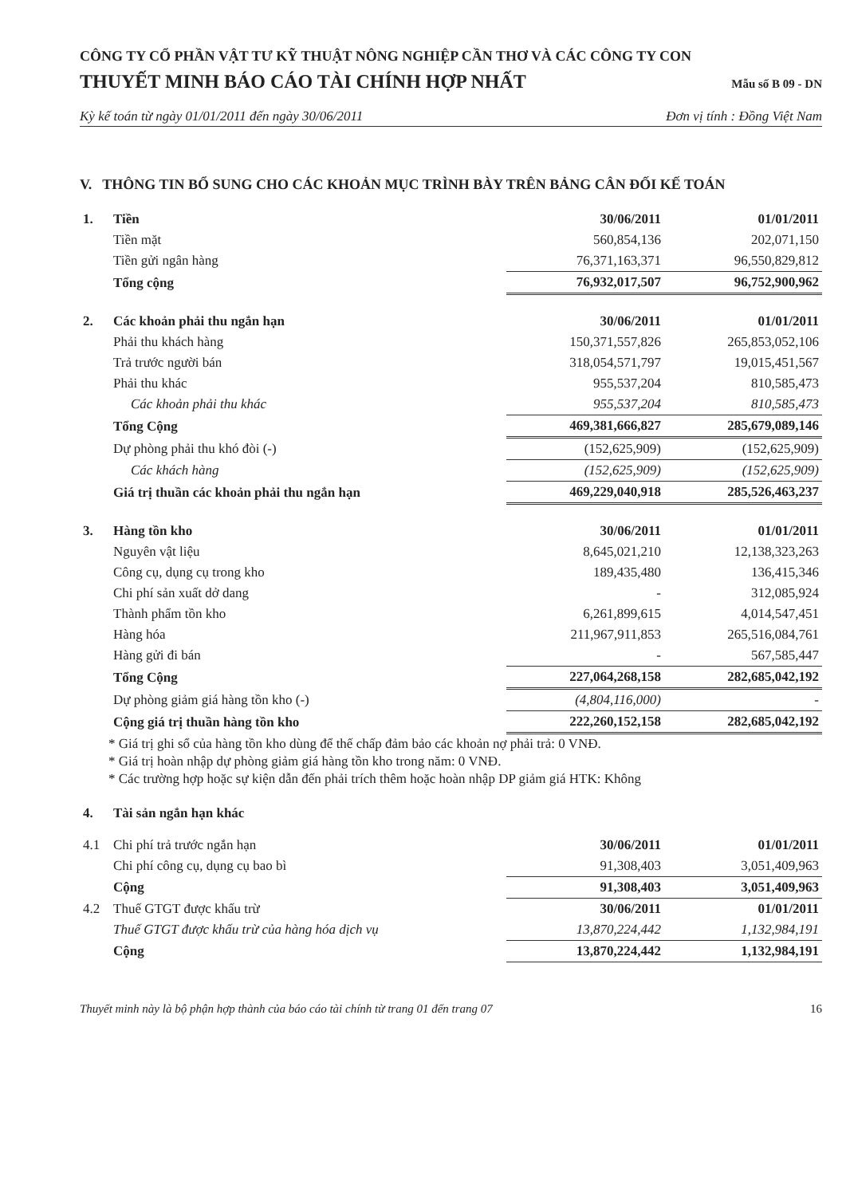CÔNG TY CỔ PHẦN VẬT TƯ KỸ THUẬT NÔNG NGHIỆP CẦN THƠ VÀ CÁC CÔNG TY CON
THUYẾT MINH BÁO CÁO TÀI CHÍNH HỢP NHẤT Mẫu số B 09 - DN
Kỳ kế toán từ ngày 01/01/2011 đến ngày 30/06/2011 Đơn vị tính : Đồng Việt Nam
V. THÔNG TIN BỔ SUNG CHO CÁC KHOẢN MỤC TRÌNH BÀY TRÊN BẢNG CÂN ĐỐI KẾ TOÁN
| 1. | Tiền | 30/06/2011 | 01/01/2011 |
| | Tiền mặt | 560,854,136 | 202,071,150 |
| | Tiền gửi ngân hàng | 76,371,163,371 | 96,550,829,812 |
| | Tổng cộng | 76,932,017,507 | 96,752,900,962 |
| 2. | Các khoản phải thu ngắn hạn | 30/06/2011 | 01/01/2011 |
| | Phải thu khách hàng | 150,371,557,826 | 265,853,052,106 |
| | Trả trước người bán | 318,054,571,797 | 19,015,451,567 |
| | Phải thu khác | 955,537,204 | 810,585,473 |
| | Các khoản phải thu khác | 955,537,204 | 810,585,473 |
| | Tổng Cộng | 469,381,666,827 | 285,679,089,146 |
| | Dự phòng phải thu khó đòi (-) | (152,625,909) | (152,625,909) |
| | Các khách hàng | (152,625,909) | (152,625,909) |
| | Giá trị thuần các khoản phải thu ngắn hạn | 469,229,040,918 | 285,526,463,237 |
| 3. | Hàng tồn kho | 30/06/2011 | 01/01/2011 |
| | Nguyên vật liệu | 8,645,021,210 | 12,138,323,263 |
| | Công cụ, dụng cụ trong kho | 189,435,480 | 136,415,346 |
| | Chi phí sản xuất dở dang | - | 312,085,924 |
| | Thành phẩm tồn kho | 6,261,899,615 | 4,014,547,451 |
| | Hàng hóa | 211,967,911,853 | 265,516,084,761 |
| | Hàng gửi đi bán | - | 567,585,447 |
| | Tổng Cộng | 227,064,268,158 | 282,685,042,192 |
| | Dự phòng giảm giá hàng tồn kho (-) | (4,804,116,000) | - |
| | Cộng giá trị thuần hàng tồn kho | 222,260,152,158 | 282,685,042,192 |
* Giá trị ghi sổ của hàng tồn kho dùng để thế chấp đảm bảo các khoản nợ phải trả: 0 VNĐ.
* Giá trị hoàn nhập dự phòng giảm giá hàng tồn kho trong năm: 0 VNĐ.
* Các trường hợp hoặc sự kiện dẫn đến phải trích thêm hoặc hoàn nhập DP giảm giá HTK: Không
| 4. | Tài sản ngắn hạn khác | | |
| 4.1 | Chi phí trả trước ngắn hạn | 30/06/2011 | 01/01/2011 |
| | Chi phí công cụ, dụng cụ bao bì | 91,308,403 | 3,051,409,963 |
| | Cộng | 91,308,403 | 3,051,409,963 |
| 4.2 | Thuế GTGT được khấu trừ | 30/06/2011 | 01/01/2011 |
| | Thuế GTGT được khấu trừ của hàng hóa dịch vụ | 13,870,224,442 | 1,132,984,191 |
| | Cộng | 13,870,224,442 | 1,132,984,191 |
Thuyết minh này là bộ phận hợp thành của báo cáo tài chính từ trang 01 đến trang 07 16